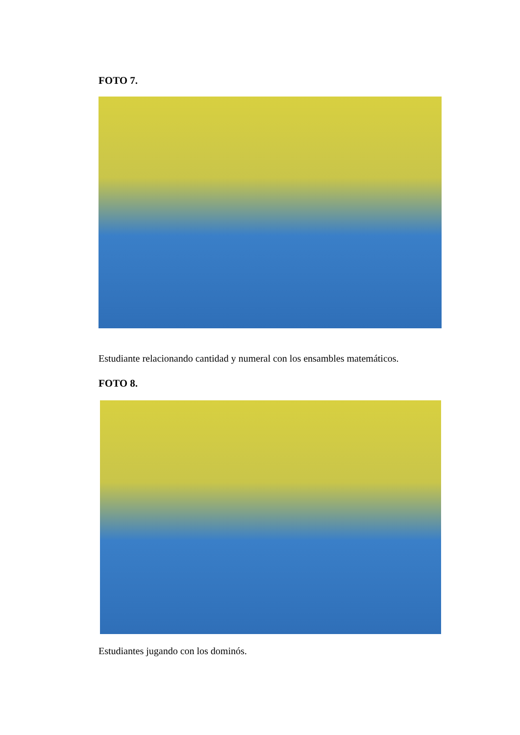FOTO 7.
Estudiante relacionando cantidad y numeral con los ensambles matemáticos.
FOTO 8.
Estudiantes jugando con los dominós.